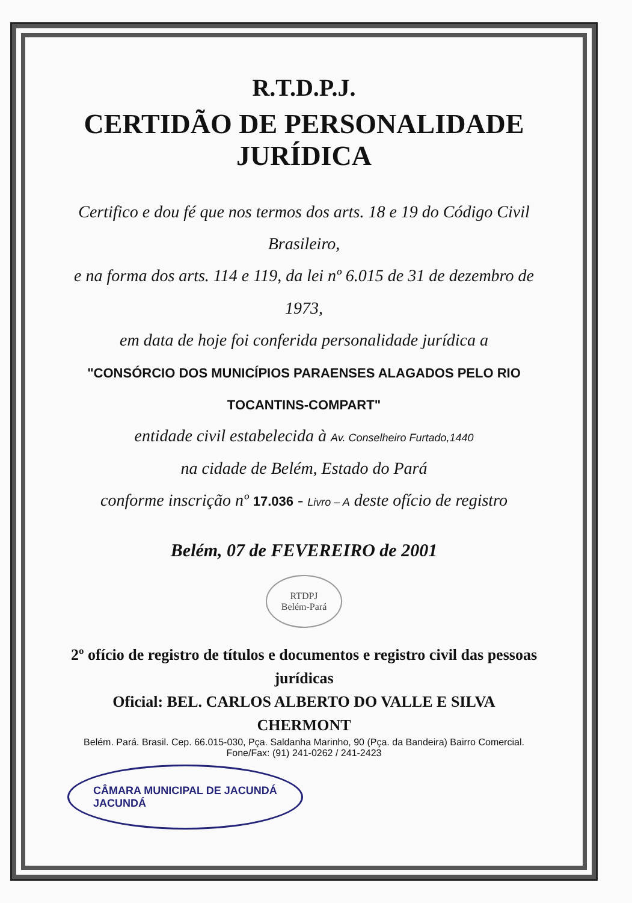R.T.D.P.J.
CERTIDÃO DE PERSONALIDADE JURÍDICA
Certifico e dou fé que nos termos dos arts. 18 e 19 do Código Civil Brasileiro,
e na forma dos arts. 114 e 119, da lei nº 6.015 de 31 de dezembro de 1973,
em data de hoje foi conferida personalidade jurídica a
"CONSÓRCIO DOS MUNICÍPIOS PARAENSES ALAGADOS PELO RIO TOCANTINS-COMPART"
entidade civil estabelecida à Av. Conselheiro Furtado,1440
na cidade de Belém, Estado do Pará
conforme inscrição nº 17.036 - Livro – A deste ofício de registro
Belém, 07 de FEVEREIRO de 2001
RTDPJ
Belém-Pará
2º ofício de registro de títulos e documentos e registro civil das pessoas jurídicas
Oficial: BEL. CARLOS ALBERTO DO VALLE E SILVA CHERMONT
Belém. Pará. Brasil. Cep. 66.015-030, Pça. Saldanha Marinho, 90 (Pça. da Bandeira) Bairro Comercial. Fone/Fax: (91) 241-0262 / 241-2423
CÂMARA MUNICIPAL DE JACUNDÁ
JACUNDÁ